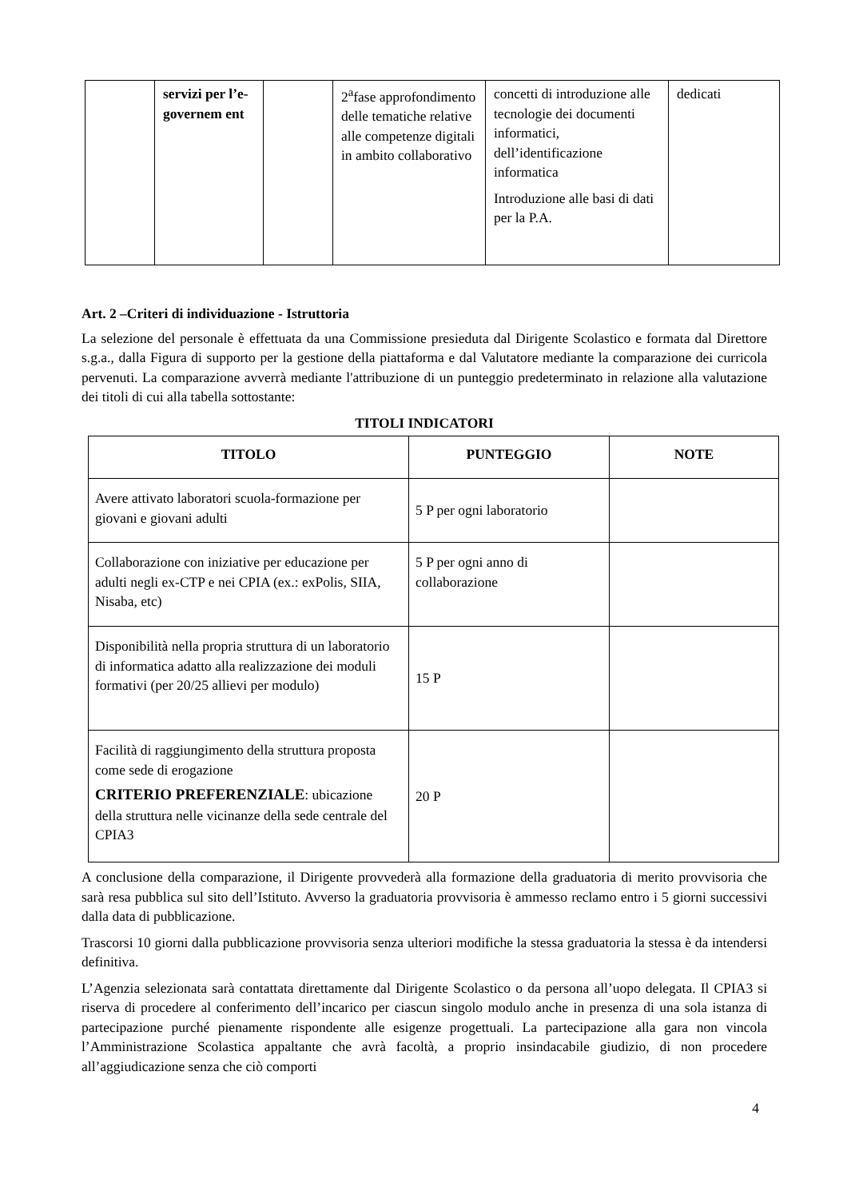| | servizi per l’e-governem ent | | 2<sup>a</sup>fase approfondimento delle tematiche relative alle competenze digitali in ambito collaborativo | concetti di introduzione alle tecnologie dei documenti informatici, dell’identificazione informatica Introduzione alle basi di dati per la P.A. | dedicati |
Art. 2 –Criteri di individuazione - Istruttoria
La selezione del personale è effettuata da una Commissione presieduta dal Dirigente Scolastico e formata dal Direttore s.g.a., dalla Figura di supporto per la gestione della piattaforma e dal Valutatore mediante la comparazione dei curricola pervenuti. La comparazione avverrà mediante l'attribuzione di un punteggio predeterminato in relazione alla valutazione dei titoli di cui alla tabella sottostante:
TITOLI INDICATORI
| TITOLO | PUNTEGGIO | NOTE |
| --- | --- | --- |
| Avere attivato laboratori scuola-formazione per giovani e giovani adulti | 5 P per ogni laboratorio | |
| Collaborazione con iniziative per educazione per adulti negli ex-CTP e nei CPIA (ex.: exPolis, SIIA, Nisaba, etc) | 5 P per ogni anno di collaborazione | |
| Disponibilità nella propria struttura di un laboratorio di informatica adatto alla realizzazione dei moduli formativi (per 20/25 allievi per modulo) | 15 P | |
| Facilità di raggiungimento della struttura proposta come sede di erogazione CRITERIO PREFERENZIALE : ubicazione della struttura nelle vicinanze della sede centrale del CPIA3 | 20 P | |
A conclusione della comparazione, il Dirigente provvederà alla formazione della graduatoria di merito provvisoria che sarà resa pubblica sul sito dell’Istituto. Avverso la graduatoria provvisoria è ammesso reclamo entro i 5 giorni successivi dalla data di pubblicazione.
Trascorsi 10 giorni dalla pubblicazione provvisoria senza ulteriori modifiche la stessa graduatoria la stessa è da intendersi definitiva.
L’Agenzia selezionata sarà contattata direttamente dal Dirigente Scolastico o da persona all’uopo delegata. Il CPIA3 si riserva di procedere al conferimento dell’incarico per ciascun singolo modulo anche in presenza di una sola istanza di partecipazione purché pienamente rispondente alle esigenze progettuali. La partecipazione alla gara non vincola l’Amministrazione Scolastica appaltante che avrà facoltà, a proprio insindacabile giudizio, di non procedere all’aggiudicazione senza che ciò comporti
4